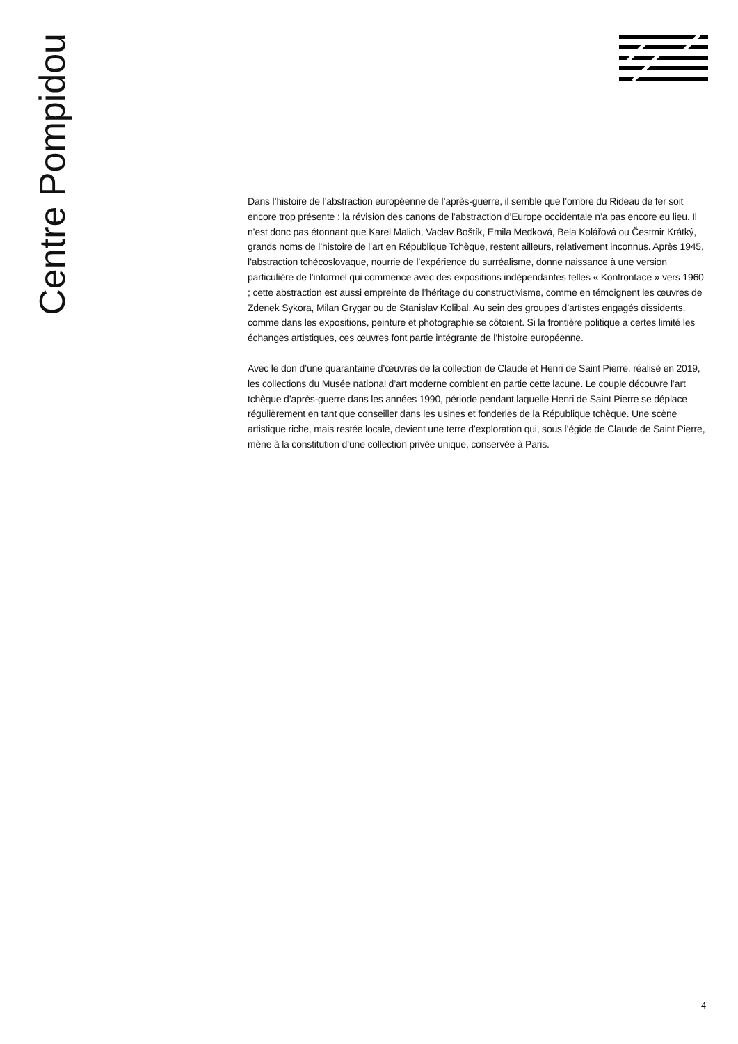Centre Pompidou
Dans l’histoire de l’abstraction européenne de l’après-guerre, il semble que l’ombre du Rideau de fer soit encore trop présente : la révision des canons de l’abstraction d’Europe occidentale n’a pas encore eu lieu. Il n’est donc pas étonnant que Karel Malich, Vaclav Boštík, Emila Medková, Bela Kolářová ou Čestmir Krátký, grands noms de l’histoire de l’art en République Tchèque, restent ailleurs, relativement inconnus. Après 1945, l’abstraction tchécoslovaque, nourrie de l’expérience du surréalisme, donne naissance à une version particulière de l’informel qui commence avec des expositions indépendantes telles « Konfrontace » vers 1960 ; cette abstraction est aussi empreinte de l’héritage du constructivisme, comme en témoignent les œuvres de Zdenek Sykora, Milan Grygar ou de Stanislav Kolibal. Au sein des groupes d’artistes engagés dissidents, comme dans les expositions, peinture et photographie se côtoient. Si la frontière politique a certes limité les échanges artistiques, ces œuvres font partie intégrante de l’histoire européenne.
Avec le don d’une quarantaine d’œuvres de la collection de Claude et Henri de Saint Pierre, réalisé en 2019, les collections du Musée national d’art moderne comblent en partie cette lacune. Le couple découvre l’art tchèque d’après-guerre dans les années 1990, période pendant laquelle Henri de Saint Pierre se déplace régulièrement en tant que conseiller dans les usines et fonderies de la République tchèque. Une scène artistique riche, mais restée locale, devient une terre d’exploration qui, sous l’égide de Claude de Saint Pierre, mène à la constitution d’une collection privée unique, conservée à Paris.
4